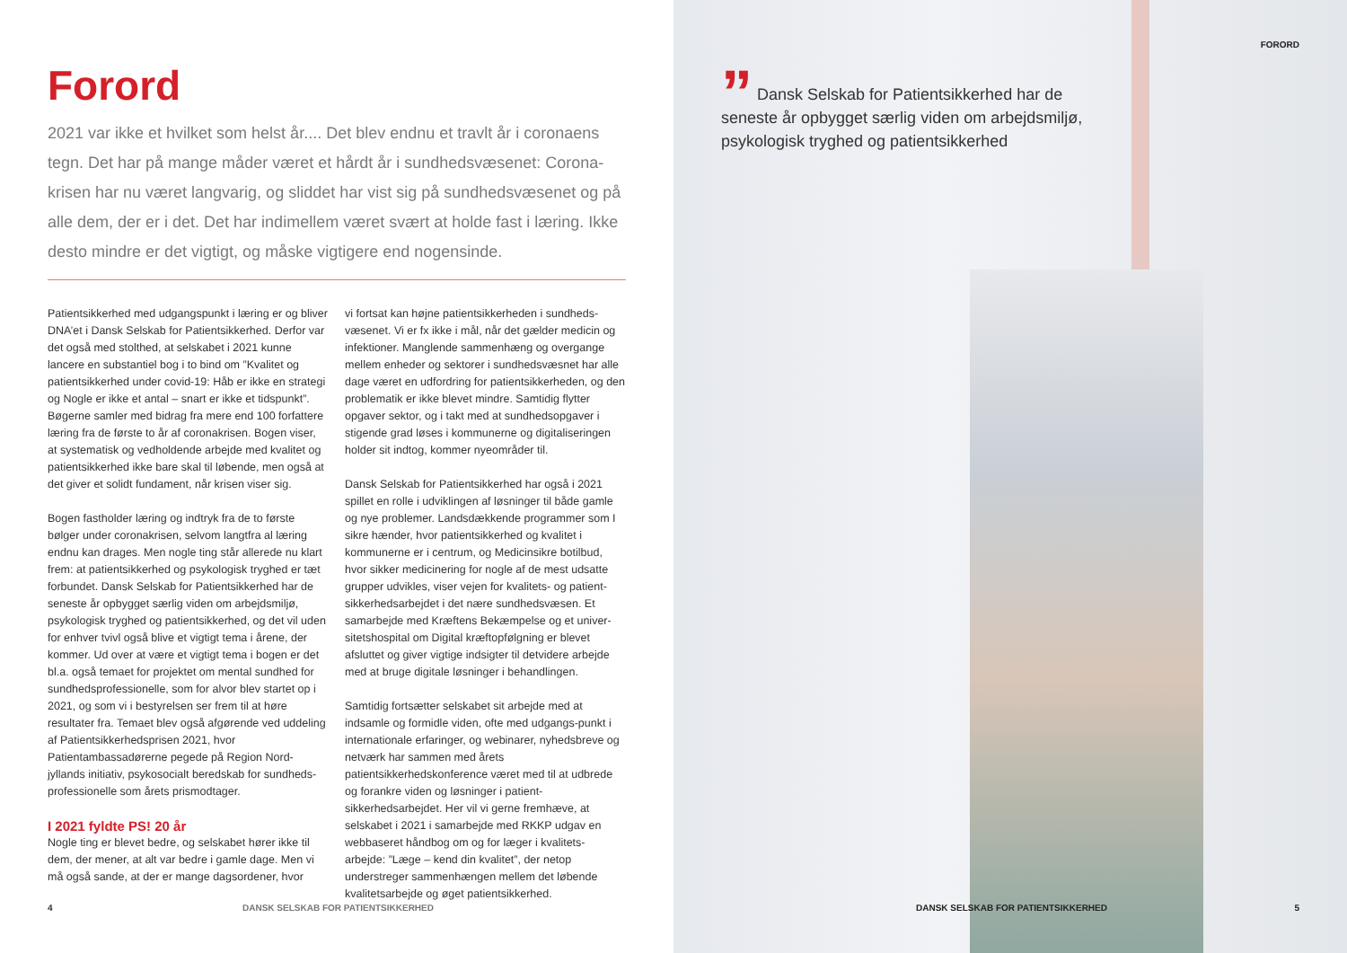Forord
2021 var ikke et hvilket som helst år.... Det blev endnu et travlt år i coronaens tegn. Det har på mange måder været et hårdt år i sundhedsvæsenet: Corona-krisen har nu været langvarig, og sliddet har vist sig på sundhedsvæsenet og på alle dem, der er i det. Det har indimellem været svært at holde fast i læring. Ikke desto mindre er det vigtigt, og måske vigtigere end nogensinde.
Patientsikkerhed med udgangspunkt i læring er og bliver DNA’et i Dansk Selskab for Patientsikkerhed. Derfor var det også med stolthed, at selskabet i 2021 kunne lancere en substantiel bog i to bind om ”Kvalitet og patientsikkerhed under covid-19: Håb er ikke en strategi og Nogle er ikke et antal – snart er ikke et tidspunkt”. Bøgerne samler med bidrag fra mere end 100 forfattere læring fra de første to år af coronakrisen. Bogen viser, at systematisk og vedholdende arbejde med kvalitet og patientsikkerhed ikke bare skal til løbende, men også at det giver et solidt fundament, når krisen viser sig.
Bogen fastholder læring og indtryk fra de to første bølger under coronakrisen, selvom langtfra al læring endnu kan drages. Men nogle ting står allerede nu klart frem: at patientsikkerhed og psykologisk tryghed er tæt forbundet. Dansk Selskab for Patientsikkerhed har de seneste år opbygget særlig viden om arbejdsmiljø, psykologisk tryghed og patientsikkerhed, og det vil uden for enhver tvivl også blive et vigtigt tema i årene, der kommer. Ud over at være et vigtigt tema i bogen er det bl.a. også temaet for projektet om mental sundhed for sundhedsprofessionelle, som for alvor blev startet op i 2021, og som vi i bestyrelsen ser frem til at høre resultater fra. Temaet blev også afgørende ved uddeling af Patientsikkerhedsprisen 2021, hvor Patientambassadørerne pegede på Region Nord-jyllands initiativ, psykosocialt beredskab for sundheds-professionelle som årets prismodtager.
I 2021 fyldte PS! 20 år
Nogle ting er blevet bedre, og selskabet hører ikke til dem, der mener, at alt var bedre i gamle dage. Men vi må også sande, at der er mange dagsordener, hvor
vi fortsat kan højne patientsikkerheden i sundheds-væsenet. Vi er fx ikke i mål, når det gælder medicin og infektioner. Manglende sammenhæng og overgange mellem enheder og sektorer i sundhedsvæsnet har alle dage været en udfordring for patientsikkerheden, og den problematik er ikke blevet mindre. Samtidig flytter opgaver sektor, og i takt med at sundhedsopgaver i stigende grad løses i kommunerne og digitaliseringen holder sit indtog, kommer nyeområder til.
Dansk Selskab for Patientsikkerhed har også i 2021 spillet en rolle i udviklingen af løsninger til både gamle og nye problemer. Landsdækkende programmer som I sikre hænder, hvor patientsikkerhed og kvalitet i kommunerne er i centrum, og Medicinsikre botilbud, hvor sikker medicinering for nogle af de mest udsatte grupper udvikles, viser vejen for kvalitets- og patient-sikkerhedsarbejdet i det nære sundhedsvæsen. Et samarbejde med Kræftens Bekæmpelse og et univer-sitetshospital om Digital kræftopfølgning er blevet afsluttet og giver vigtige indsigter til detvidere arbejde med at bruge digitale løsninger i behandlingen.
Samtidig fortsætter selskabet sit arbejde med at indsamle og formidle viden, ofte med udgangs-punkt i internationale erfaringer, og webinarer, nyhedsbreve og netværk har sammen med årets patientsikkerhedskonference været med til at udbrede og forankre viden og løsninger i patient-sikkerhedsarbejdet. Her vil vi gerne fremhæve, at selskabet i 2021 i samarbejde med RKKP udgav en webbaseret håndbog om og for læger i kvalitets-arbejde: ”Læge – kend din kvalitet”, der netop understreger sammenhængen mellem det løbende kvalitetsarbejde og øget patientsikkerhed.
4
DANSK SELSKAB FOR PATIENTSIKKERHED
FORORD
” Dansk Selskab for Patientsikkerhed har de seneste år opbygget særlig viden om arbejdsmiljø, psykologisk tryghed og patientsikkerhed
DANSK SELSKAB FOR PATIENTSIKKERHED
5